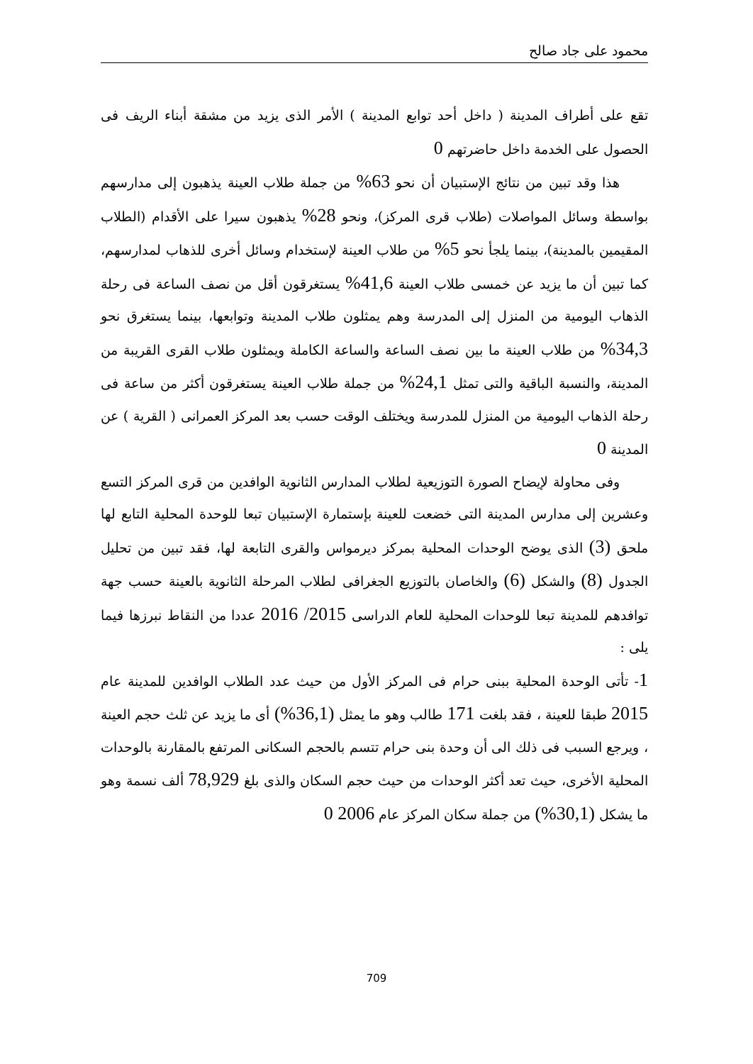محمود على جاد صالح
تقع على أطراف المدينة ( داخل أحد توابع المدينة ) الأمر الذى يزيد من مشقة أبناء الريف فى الحصول على الخدمة داخل حاضرتهم 0
هذا وقد تبين من نتائج الإستبيان أن نحو 63% من جملة طلاب العينة يذهبون إلى مدارسهم بواسطة وسائل المواصلات (طلاب قرى المركز)، ونحو 28% يذهبون سيرا على الأقدام (الطلاب المقيمين بالمدينة)، بينما يلجأ نحو 5% من طلاب العينة لإستخدام وسائل أخرى للذهاب لمدارسهم، كما تبين أن ما يزيد عن خمسى طلاب العينة 41,6% يستغرقون أقل من نصف الساعة فى رحلة الذهاب اليومية من المنزل إلى المدرسة وهم يمثلون طلاب المدينة وتوابعها، بينما يستغرق نحو 34,3% من طلاب العينة ما بين نصف الساعة والساعة الكاملة ويمثلون طلاب القرى القريبة من المدينة، والنسبة الباقية والتى تمثل 24,1% من جملة طلاب العينة يستغرقون أكثر من ساعة فى رحلة الذهاب اليومية من المنزل للمدرسة ويختلف الوقت حسب بعد المركز العمرانى ( القرية ) عن المدينة 0
وفى محاولة لإيضاح الصورة التوزيعية لطلاب المدارس الثانوية الوافدين من قرى المركز التسع وعشرين إلى مدارس المدينة التى خضعت للعينة بإستمارة الإستبيان تبعا للوحدة المحلية التابع لها ملحق (3) الذى يوضح الوحدات المحلية بمركز ديرمواس والقرى التابعة لها، فقد تبين من تحليل الجدول (8) والشكل (6) والخاصان بالتوزيع الجغرافى لطلاب المرحلة الثانوية بالعينة حسب جهة توافدهم للمدينة تبعا للوحدات المحلية للعام الدراسى 2015/ 2016 عددا من النقاط نبرزها فيما يلى :
1- تأتى الوحدة المحلية ببنى حرام فى المركز الأول من حيث عدد الطلاب الوافدين للمدينة عام 2015 طبقا للعينة ، فقد بلغت 171 طالب وهو ما يمثل (36,1%) أى ما يزيد عن ثلث حجم العينة ، ويرجع السبب فى ذلك الى أن وحدة بنى حرام تتسم بالحجم السكانى المرتفع بالمقارنة بالوحدات المحلية الأخرى، حيث تعد أكثر الوحدات من حيث حجم السكان والذى بلغ 78,929 ألف نسمة وهو ما يشكل (30,1%) من جملة سكان المركز عام 2006 0
709